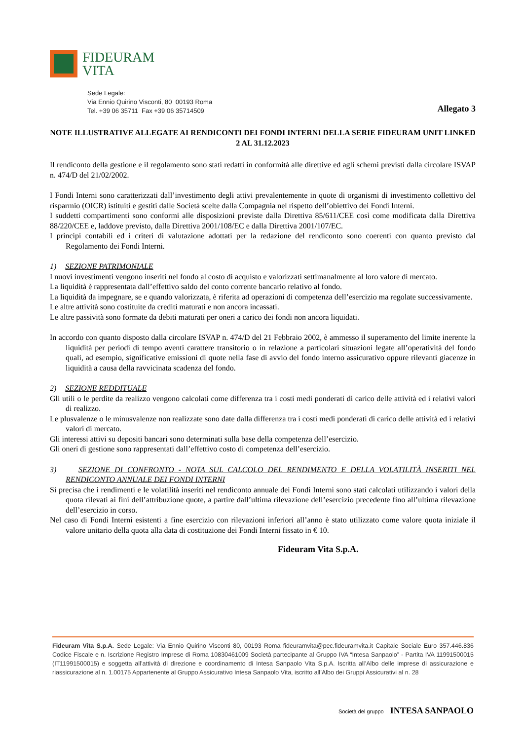FIDEURAM
VITA
Sede Legale:
Via Ennio Quirino Visconti, 80 00193 Roma
Tel. +39 06 35711 Fax +39 06 35714509
Allegato 3
NOTE ILLUSTRATIVE ALLEGATE AI RENDICONTI DEI FONDI INTERNI DELLA SERIE FIDEURAM UNIT LINKED 2 AL 31.12.2023
Il rendiconto della gestione e il regolamento sono stati redatti in conformità alle direttive ed agli schemi previsti dalla circolare ISVAP n. 474/D del 21/02/2002.
I Fondi Interni sono caratterizzati dall’investimento degli attivi prevalentemente in quote di organismi di investimento collettivo del risparmio (OICR) istituiti e gestiti dalle Società scelte dalla Compagnia nel rispetto dell’obiettivo dei Fondi Interni.
I suddetti compartimenti sono conformi alle disposizioni previste dalla Direttiva 85/611/CEE così come modificata dalla Direttiva 88/220/CEE e, laddove previsto, dalla Direttiva 2001/108/EC e dalla Direttiva 2001/107/EC.
I principi contabili ed i criteri di valutazione adottati per la redazione del rendiconto sono coerenti con quanto previsto dal Regolamento dei Fondi Interni.
1) SEZIONE PATRIMONIALE
I nuovi investimenti vengono inseriti nel fondo al costo di acquisto e valorizzati settimanalmente al loro valore di mercato.
La liquidità è rappresentata dall’effettivo saldo del conto corrente bancario relativo al fondo.
La liquidità da impegnare, se e quando valorizzata, è riferita ad operazioni di competenza dell’esercizio ma regolate successivamente.
Le altre attività sono costituite da crediti maturati e non ancora incassati.
Le altre passività sono formate da debiti maturati per oneri a carico dei fondi non ancora liquidati.
In accordo con quanto disposto dalla circolare ISVAP n. 474/D del 21 Febbraio 2002, è ammesso il superamento del limite inerente la liquidità per periodi di tempo aventi carattere transitorio o in relazione a particolari situazioni legate all’operatività del fondo quali, ad esempio, significative emissioni di quote nella fase di avvio del fondo interno assicurativo oppure rilevanti giacenze in liquidità a causa della ravvicinata scadenza del fondo.
2) SEZIONE REDDITUALE
Gli utili o le perdite da realizzo vengono calcolati come differenza tra i costi medi ponderati di carico delle attività ed i relativi valori di realizzo.
Le plusvalenze o le minusvalenze non realizzate sono date dalla differenza tra i costi medi ponderati di carico delle attività ed i relativi valori di mercato.
Gli interessi attivi su depositi bancari sono determinati sulla base della competenza dell’esercizio.
Gli oneri di gestione sono rappresentati dall’effettivo costo di competenza dell’esercizio.
3) SEZIONE DI CONFRONTO - NOTA SUL CALCOLO DEL RENDIMENTO E DELLA VOLATILITÀ INSERITI NEL RENDICONTO ANNUALE DEI FONDI INTERNI
Si precisa che i rendimenti e le volatilità inseriti nel rendiconto annuale dei Fondi Interni sono stati calcolati utilizzando i valori della quota rilevati ai fini dell’attribuzione quote, a partire dall’ultima rilevazione dell’esercizio precedente fino all’ultima rilevazione dell’esercizio in corso.
Nel caso di Fondi Interni esistenti a fine esercizio con rilevazioni inferiori all’anno è stato utilizzato come valore quota iniziale il valore unitario della quota alla data di costituzione dei Fondi Interni fissato in € 10.
Fideuram Vita S.p.A.
Fideuram Vita S.p.A. Sede Legale: Via Ennio Quirino Visconti 80, 00193 Roma fideuramvita@pec.fideuramvita.it Capitale Sociale Euro 357.446.836 Codice Fiscale e n. Iscrizione Registro Imprese di Roma 10830461009 Società partecipante al Gruppo IVA “Intesa Sanpaolo” - Partita IVA 11991500015 (IT11991500015) e soggetta all’attività di direzione e coordinamento di Intesa Sanpaolo Vita S.p.A. Iscritta all’Albo delle imprese di assicurazione e riassicurazione al n. 1.00175 Appartenente al Gruppo Assicurativo Intesa Sanpaolo Vita, iscritto all’Albo dei Gruppi Assicurativi al n. 28
Società del gruppo INTESA SANPAOLO